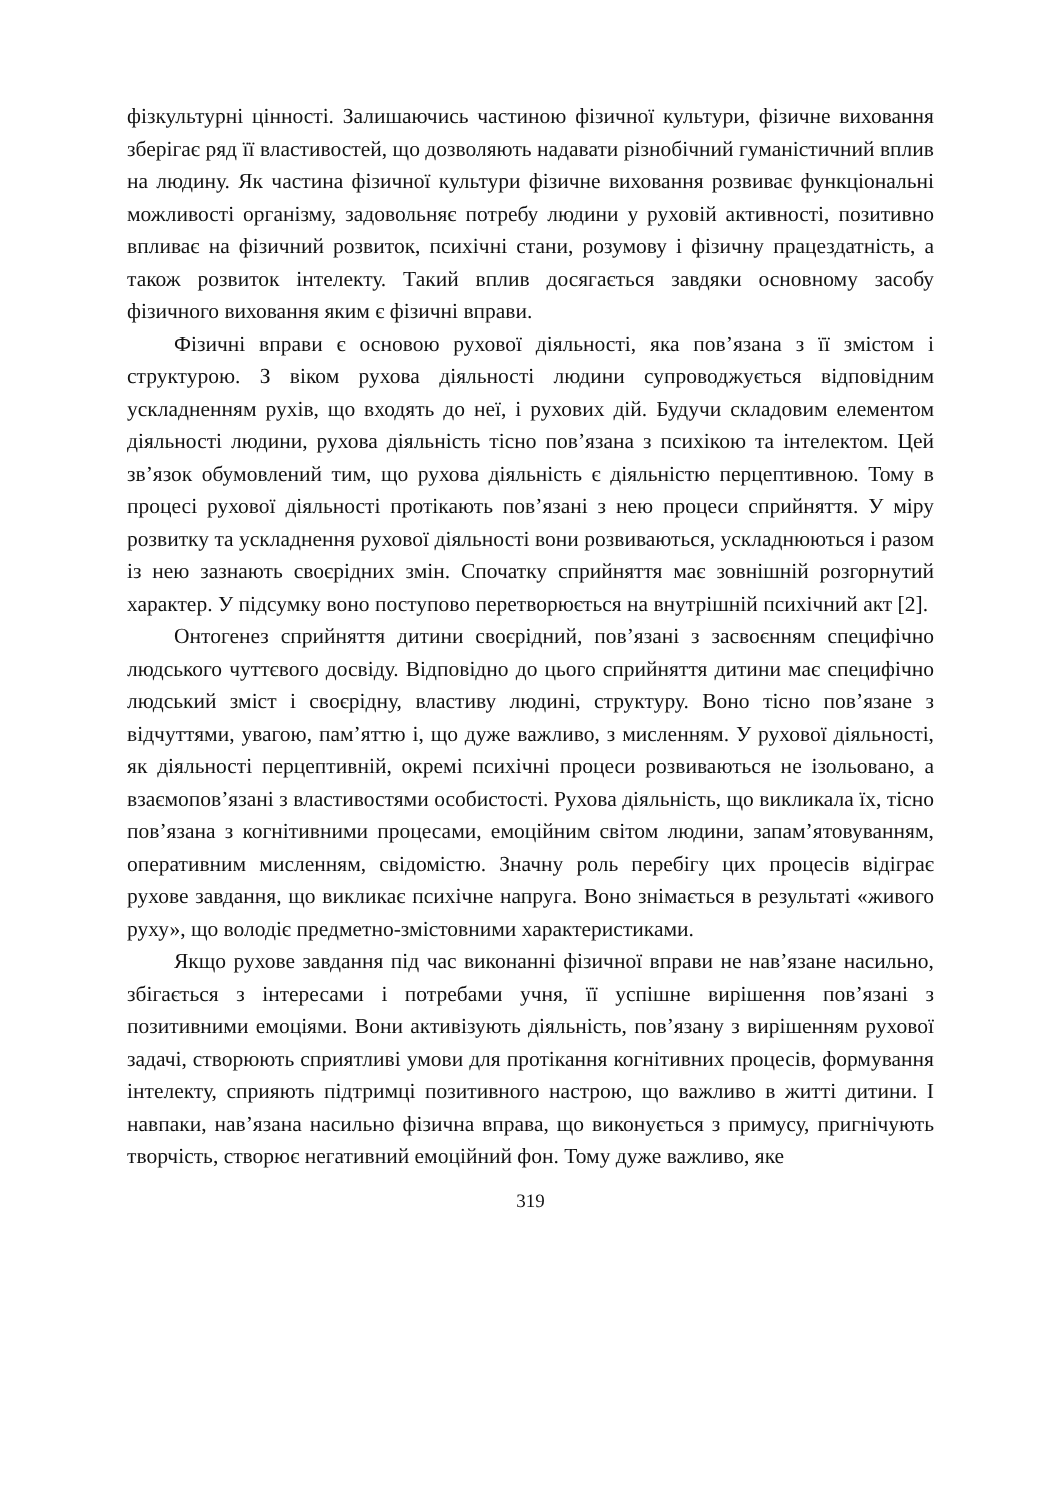фізкультурні цінності. Залишаючись частиною фізичної культури, фізичне виховання зберігає ряд її властивостей, що дозволяють надавати різнобічний гуманістичний вплив на людину. Як частина фізичної культури фізичне виховання розвиває функціональні можливості організму, задовольняє потребу людини у руховій активності, позитивно впливає на фізичний розвиток, психічні стани, розумову і фізичну працездатність, а також розвиток інтелекту. Такий вплив досягається завдяки основному засобу фізичного виховання яким є фізичні вправи.
Фізичні вправи є основою рухової діяльності, яка пов’язана з її змістом і структурою. З віком рухова діяльності людини супроводжується відповідним ускладненням рухів, що входять до неї, і рухових дій. Будучи складовим елементом діяльності людини, рухова діяльність тісно пов’язана з психікою та інтелектом. Цей зв’язок обумовлений тим, що рухова діяльність є діяльністю перцептивною. Тому в процесі рухової діяльності протікають пов’язані з нею процеси сприйняття. У міру розвитку та ускладнення рухової діяльності вони розвиваються, ускладнюються і разом із нею зазнають своєрідних змін. Спочатку сприйняття має зовнішній розгорнутий характер. У підсумку воно поступово перетворюється на внутрішній психічний акт [2].
Онтогенез сприйняття дитини своєрідний, пов’язані з засвоєнням специфічно людського чуттєвого досвіду. Відповідно до цього сприйняття дитини має специфічно людський зміст і своєрідну, властиву людині, структуру. Воно тісно пов’язане з відчуттями, увагою, пам’яттю і, що дуже важливо, з мисленням. У рухової діяльності, як діяльності перцептивній, окремі психічні процеси розвиваються не ізольовано, а взаємопов’язані з властивостями особистості. Рухова діяльність, що викликала їх, тісно пов’язана з когнітивними процесами, емоційним світом людини, запам’ятовуванням, оперативним мисленням, свідомістю. Значну роль перебігу цих процесів відіграє рухове завдання, що викликає психічне напруга. Воно знімається в результаті «живого руху», що володіє предметно-змістовними характеристиками.
Якщо рухове завдання під час виконанні фізичної вправи не нав’язане насильно, збігається з інтересами і потребами учня, її успішне вирішення пов’язані з позитивними емоціями. Вони активізують діяльність, пов’язану з вирішенням рухової задачі, створюють сприятливі умови для протікання когнітивних процесів, формування інтелекту, сприяють підтримці позитивного настрою, що важливо в житті дитини. І навпаки, нав’язана насильно фізична вправа, що виконується з примусу, пригнічують творчість, створює негативний емоційний фон. Тому дуже важливо, яке
319